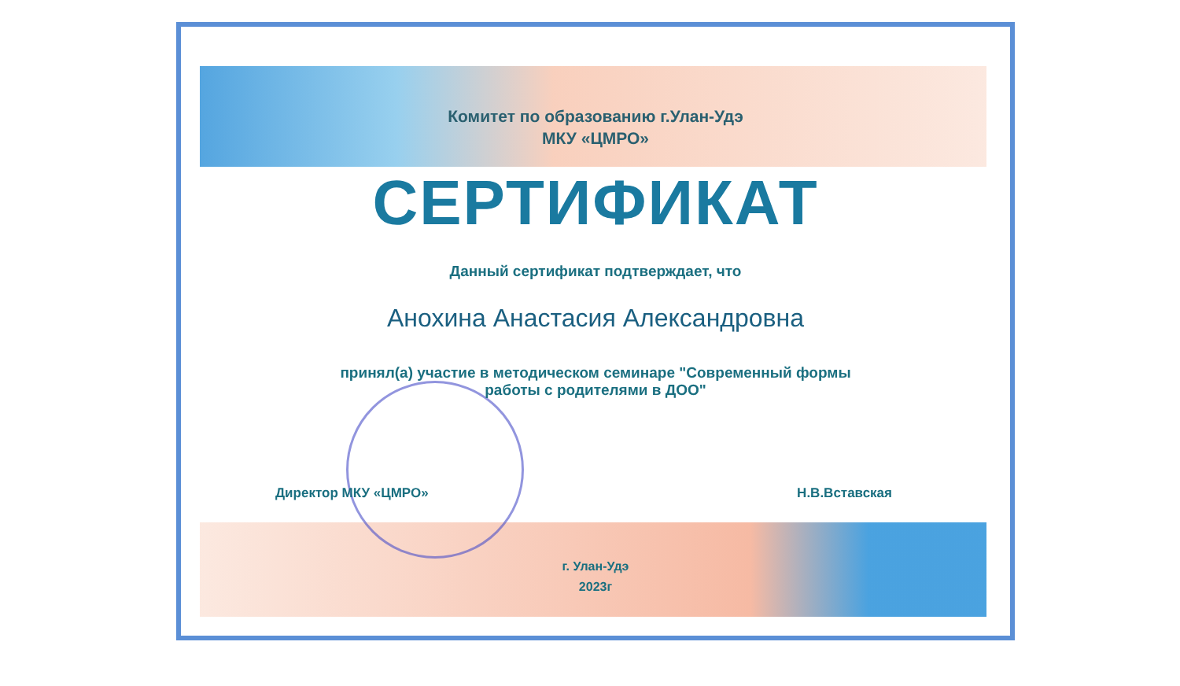Комитет по образованию г.Улан-Удэ
МКУ «ЦМРО»
СЕРТИФИКАТ
Данный сертификат подтверждает, что
Анохина Анастасия Александровна
принял(а) участие в методическом семинаре "Современный формы
работы с родителями в ДОО"
Директор МКУ «ЦМРО» Н.В.Вставская
г. Улан-Удэ
2023г